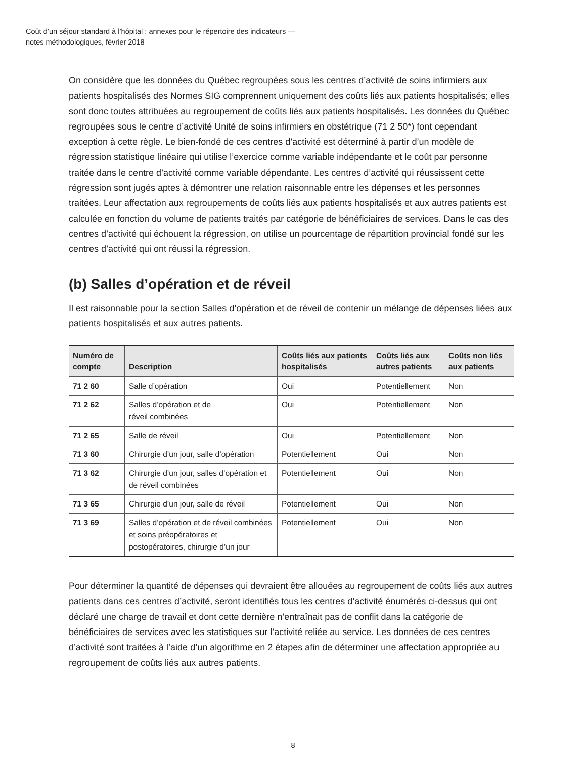Coût d’un séjour standard à l’hôpital : annexes pour le répertoire des indicateurs —
notes méthodologiques, février 2018
On considère que les données du Québec regroupées sous les centres d’activité de soins infirmiers aux patients hospitalisés des Normes SIG comprennent uniquement des coûts liés aux patients hospitalisés; elles sont donc toutes attribuées au regroupement de coûts liés aux patients hospitalisés. Les données du Québec regroupées sous le centre d’activité Unité de soins infirmiers en obstétrique (71 2 50*) font cependant exception à cette règle. Le bien-fondé de ces centres d’activité est déterminé à partir d’un modèle de régression statistique linéaire qui utilise l’exercice comme variable indépendante et le coût par personne traitée dans le centre d’activité comme variable dépendante. Les centres d’activité qui réussissent cette régression sont jugés aptes à démontrer une relation raisonnable entre les dépenses et les personnes traitées. Leur affectation aux regroupements de coûts liés aux patients hospitalisés et aux autres patients est calculée en fonction du volume de patients traités par catégorie de bénéficiaires de services. Dans le cas des centres d’activité qui échouent la régression, on utilise un pourcentage de répartition provincial fondé sur les centres d’activité qui ont réussi la régression.
(b) Salles d’opération et de réveil
Il est raisonnable pour la section Salles d’opération et de réveil de contenir un mélange de dépenses liées aux patients hospitalisés et aux autres patients.
| Numéro de compte | Description | Coûts liés aux patients hospitalisés | Coûts liés aux autres patients | Coûts non liés aux patients |
| --- | --- | --- | --- | --- |
| 71 2 60 | Salle d’opération | Oui | Potentiellement | Non |
| 71 2 62 | Salles d’opération et de réveil combinées | Oui | Potentiellement | Non |
| 71 2 65 | Salle de réveil | Oui | Potentiellement | Non |
| 71 3 60 | Chirurgie d’un jour, salle d’opération | Potentiellement | Oui | Non |
| 71 3 62 | Chirurgie d’un jour, salles d’opération et de réveil combinées | Potentiellement | Oui | Non |
| 71 3 65 | Chirurgie d’un jour, salle de réveil | Potentiellement | Oui | Non |
| 71 3 69 | Salles d’opération et de réveil combinées et soins préopératoires et postopératoires, chirurgie d’un jour | Potentiellement | Oui | Non |
Pour déterminer la quantité de dépenses qui devraient être allouées au regroupement de coûts liés aux autres patients dans ces centres d’activité, seront identifiés tous les centres d’activité énumérés ci-dessus qui ont déclaré une charge de travail et dont cette dernière n’entraînait pas de conflit dans la catégorie de bénéficiaires de services avec les statistiques sur l’activité reliée au service. Les données de ces centres d’activité sont traitées à l’aide d’un algorithme en 2 étapes afin de déterminer une affectation appropriée au regroupement de coûts liés aux autres patients.
8